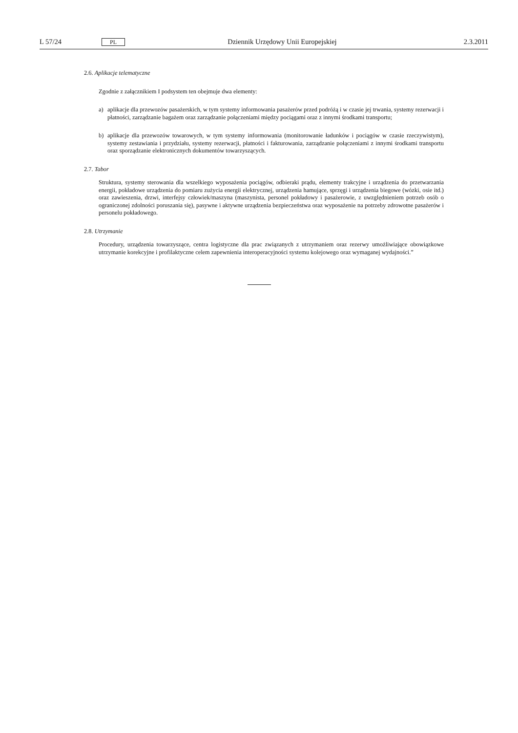L 57/24 PL Dziennik Urzędowy Unii Europejskiej 2.3.2011
2.6. Aplikacje telematyczne
Zgodnie z załącznikiem I podsystem ten obejmuje dwa elementy:
a) aplikacje dla przewozów pasażerskich, w tym systemy informowania pasażerów przed podróżą i w czasie jej trwania, systemy rezerwacji i płatności, zarządzanie bagażem oraz zarządzanie połączeniami między pociągami oraz z innymi środkami transportu;
b) aplikacje dla przewozów towarowych, w tym systemy informowania (monitorowanie ładunków i pociągów w czasie rzeczywistym), systemy zestawiania i przydziału, systemy rezerwacji, płatności i fakturowania, zarządzanie połączeniami z innymi środkami transportu oraz sporządzanie elektronicznych dokumentów towarzyszących.
2.7. Tabor
Struktura, systemy sterowania dla wszelkiego wyposażenia pociągów, odbieraki prądu, elementy trakcyjne i urządzenia do przetwarzania energii, pokładowe urządzenia do pomiaru zużycia energii elektrycznej, urządzenia hamujące, sprzęgi i urządzenia biegowe (wózki, osie itd.) oraz zawieszenia, drzwi, interfejsy człowiek/maszyna (maszynista, personel pokładowy i pasażerowie, z uwzględnieniem potrzeb osób o ograniczonej zdolności poruszania się), pasywne i aktywne urządzenia bezpieczeństwa oraz wyposażenie na potrzeby zdrowotne pasażerów i personelu pokładowego.
2.8. Utrzymanie
Procedury, urządzenia towarzyszące, centra logistyczne dla prac związanych z utrzymaniem oraz rezerwy umożliwiające obowiązkowe utrzymanie korekcyjne i profilaktyczne celem zapewnienia interoperacyjności systemu kolejowego oraz wymaganej wydajności.”